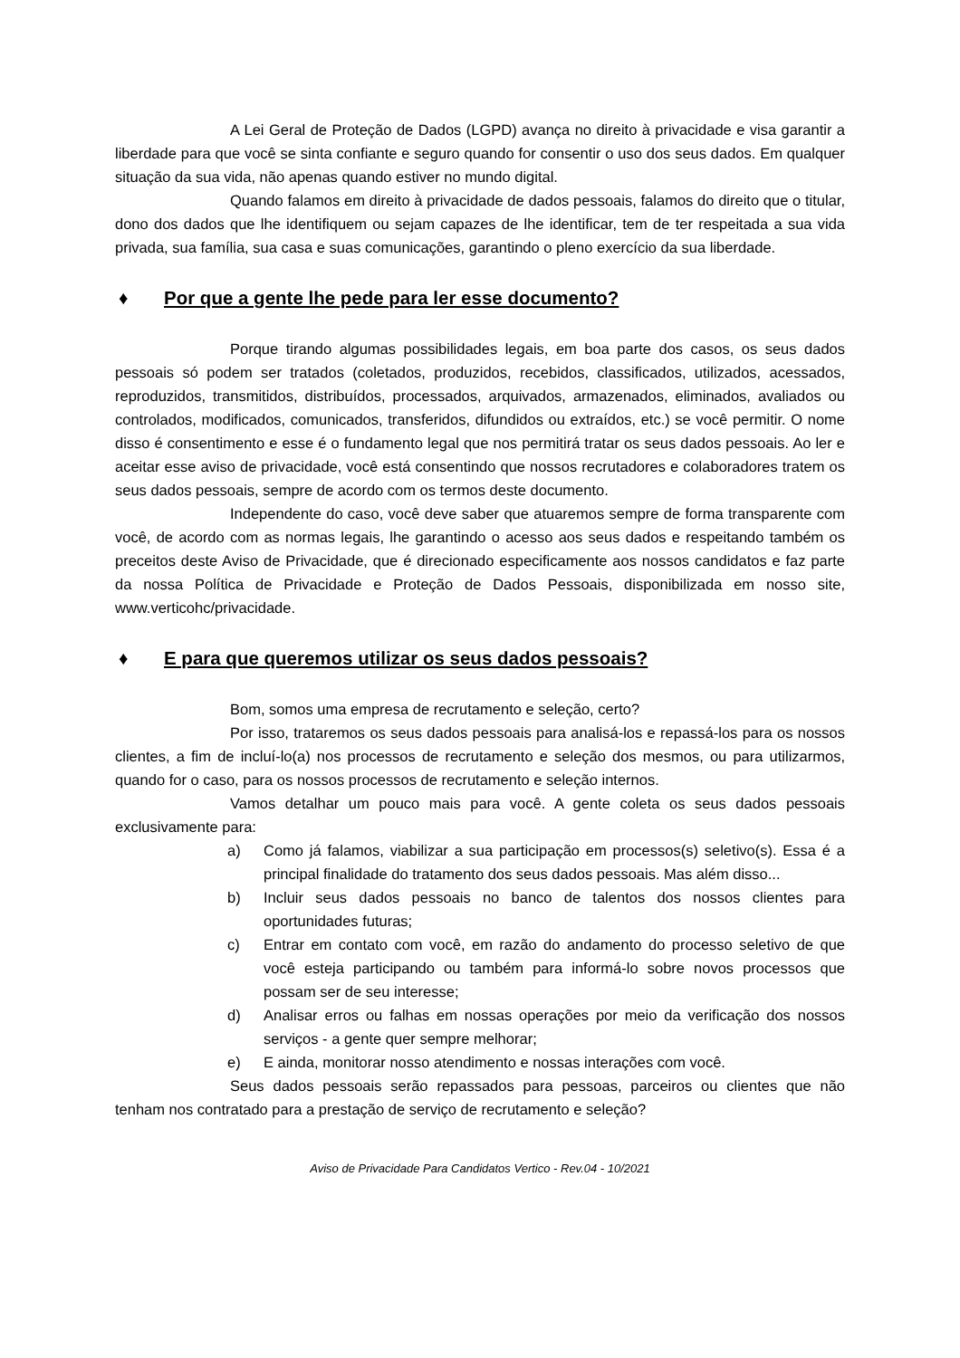A Lei Geral de Proteção de Dados (LGPD) avança no direito à privacidade e visa garantir a liberdade para que você se sinta confiante e seguro quando for consentir o uso dos seus dados. Em qualquer situação da sua vida, não apenas quando estiver no mundo digital.
Quando falamos em direito à privacidade de dados pessoais, falamos do direito que o titular, dono dos dados que lhe identifiquem ou sejam capazes de lhe identificar, tem de ter respeitada a sua vida privada, sua família, sua casa e suas comunicações, garantindo o pleno exercício da sua liberdade.
♦ Por que a gente lhe pede para ler esse documento?
Porque tirando algumas possibilidades legais, em boa parte dos casos, os seus dados pessoais só podem ser tratados (coletados, produzidos, recebidos, classificados, utilizados, acessados, reproduzidos, transmitidos, distribuídos, processados, arquivados, armazenados, eliminados, avaliados ou controlados, modificados, comunicados, transferidos, difundidos ou extraídos, etc.) se você permitir. O nome disso é consentimento e esse é o fundamento legal que nos permitirá tratar os seus dados pessoais. Ao ler e aceitar esse aviso de privacidade, você está consentindo que nossos recrutadores e colaboradores tratem os seus dados pessoais, sempre de acordo com os termos deste documento.
Independente do caso, você deve saber que atuaremos sempre de forma transparente com você, de acordo com as normas legais, lhe garantindo o acesso aos seus dados e respeitando também os preceitos deste Aviso de Privacidade, que é direcionado especificamente aos nossos candidatos e faz parte da nossa Política de Privacidade e Proteção de Dados Pessoais, disponibilizada em nosso site, www.verticohc/privacidade.
♦ E para que queremos utilizar os seus dados pessoais?
Bom, somos uma empresa de recrutamento e seleção, certo?
Por isso, trataremos os seus dados pessoais para analisá-los e repassá-los para os nossos clientes, a fim de incluí-lo(a) nos processos de recrutamento e seleção dos mesmos, ou para utilizarmos, quando for o caso, para os nossos processos de recrutamento e seleção internos.
Vamos detalhar um pouco mais para você. A gente coleta os seus dados pessoais exclusivamente para:
a) Como já falamos, viabilizar a sua participação em processos(s) seletivo(s). Essa é a principal finalidade do tratamento dos seus dados pessoais. Mas além disso...
b) Incluir seus dados pessoais no banco de talentos dos nossos clientes para oportunidades futuras;
c) Entrar em contato com você, em razão do andamento do processo seletivo de que você esteja participando ou também para informá-lo sobre novos processos que possam ser de seu interesse;
d) Analisar erros ou falhas em nossas operações por meio da verificação dos nossos serviços - a gente quer sempre melhorar;
e) E ainda, monitorar nosso atendimento e nossas interações com você.
Seus dados pessoais serão repassados para pessoas, parceiros ou clientes que não tenham nos contratado para a prestação de serviço de recrutamento e seleção?
Aviso de Privacidade Para Candidatos Vertico - Rev.04 - 10/2021